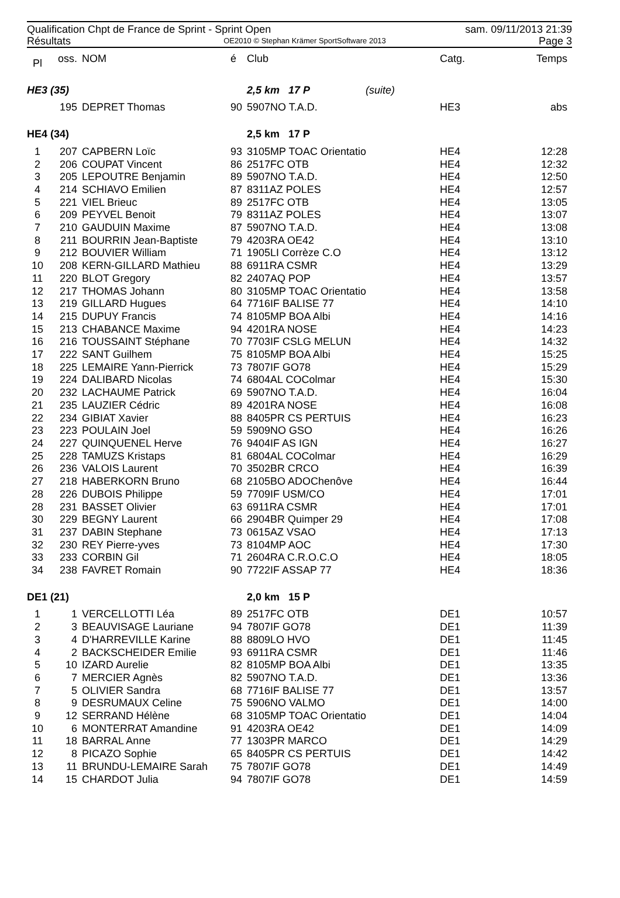Qualification Chpt de France de Sprint - Sprint Open sam. 09/11/2013 21:39
Résultats OE2010 © Stephan Krämer SportSoftware 2013 Page 3
| Pl | oss. | NOM | é | Club | Catg. | Temps |
| --- | --- | --- | --- | --- | --- | --- |
| HE3 (35) | | | | 2,5 km 17 P (suite) | | |
| | 195 | DEPRET Thomas | 90 | 5907NO T.A.D. | HE3 | abs |
| HE4 (34) | | | | 2,5 km 17 P | | |
| 1 | 207 | CAPBERN Loïc | 93 | 3105MP TOAC Orientatio | HE4 | 12:28 |
| 2 | 206 | COUPAT Vincent | 86 | 2517FC OTB | HE4 | 12:32 |
| 3 | 205 | LEPOUTRE Benjamin | 89 | 5907NO T.A.D. | HE4 | 12:50 |
| 4 | 214 | SCHIAVO Emilien | 87 | 8311AZ POLES | HE4 | 12:57 |
| 5 | 221 | VIEL Brieuc | 89 | 2517FC OTB | HE4 | 13:05 |
| 6 | 209 | PEYVEL Benoit | 79 | 8311AZ POLES | HE4 | 13:07 |
| 7 | 210 | GAUDUIN Maxime | 87 | 5907NO T.A.D. | HE4 | 13:08 |
| 8 | 211 | BOURRIN Jean-Baptiste | 79 | 4203RA OE42 | HE4 | 13:10 |
| 9 | 212 | BOUVIER William | 71 | 1905LI Corrèze C.O | HE4 | 13:12 |
| 10 | 208 | KERN-GILLARD Mathieu | 88 | 6911RA CSMR | HE4 | 13:29 |
| 11 | 220 | BLOT Gregory | 82 | 2407AQ POP | HE4 | 13:57 |
| 12 | 217 | THOMAS Johann | 80 | 3105MP TOAC Orientatio | HE4 | 13:58 |
| 13 | 219 | GILLARD Hugues | 64 | 7716IF BALISE 77 | HE4 | 14:10 |
| 14 | 215 | DUPUY Francis | 74 | 8105MP BOA Albi | HE4 | 14:16 |
| 15 | 213 | CHABANCE Maxime | 94 | 4201RA NOSE | HE4 | 14:23 |
| 16 | 216 | TOUSSAINT Stéphane | 70 | 7703IF CSLG MELUN | HE4 | 14:32 |
| 17 | 222 | SANT Guilhem | 75 | 8105MP BOA Albi | HE4 | 15:25 |
| 18 | 225 | LEMAIRE Yann-Pierrick | 73 | 7807IF GO78 | HE4 | 15:29 |
| 19 | 224 | DALIBARD Nicolas | 74 | 6804AL COColmar | HE4 | 15:30 |
| 20 | 232 | LACHAUME Patrick | 69 | 5907NO T.A.D. | HE4 | 16:04 |
| 21 | 235 | LAUZIER Cédric | 89 | 4201RA NOSE | HE4 | 16:08 |
| 22 | 234 | GIBIAT Xavier | 88 | 8405PR CS PERTUIS | HE4 | 16:23 |
| 23 | 223 | POULAIN Joel | 59 | 5909NO GSO | HE4 | 16:26 |
| 24 | 227 | QUINQUENEL Herve | 76 | 9404IF AS IGN | HE4 | 16:27 |
| 25 | 228 | TAMUZS Kristaps | 81 | 6804AL COColmar | HE4 | 16:29 |
| 26 | 236 | VALOIS Laurent | 70 | 3502BR CRCO | HE4 | 16:39 |
| 27 | 218 | HABERKORN Bruno | 68 | 2105BO ADOChenôve | HE4 | 16:44 |
| 28 | 226 | DUBOIS Philippe | 59 | 7709IF USM/CO | HE4 | 17:01 |
| 28 | 231 | BASSET Olivier | 63 | 6911RA CSMR | HE4 | 17:01 |
| 30 | 229 | BEGNY Laurent | 66 | 2904BR Quimper 29 | HE4 | 17:08 |
| 31 | 237 | DABIN Stephane | 73 | 0615AZ VSAO | HE4 | 17:13 |
| 32 | 230 | REY Pierre-yves | 73 | 8104MP AOC | HE4 | 17:30 |
| 33 | 233 | CORBIN Gil | 71 | 2604RA C.R.O.C.O | HE4 | 18:05 |
| 34 | 238 | FAVRET Romain | 90 | 7722IF ASSAP 77 | HE4 | 18:36 |
| DE1 (21) | | | | 2,0 km 15 P | | |
| 1 | 1 | VERCELLOTTI Léa | 89 | 2517FC OTB | DE1 | 10:57 |
| 2 | 3 | BEAUVISAGE Lauriane | 94 | 7807IF GO78 | DE1 | 11:39 |
| 3 | 4 | D'HARREVILLE Karine | 88 | 8809LO HVO | DE1 | 11:45 |
| 4 | 2 | BACKSCHEIDER Emilie | 93 | 6911RA CSMR | DE1 | 11:46 |
| 5 | 10 | IZARD Aurelie | 82 | 8105MP BOA Albi | DE1 | 13:35 |
| 6 | 7 | MERCIER Agnès | 82 | 5907NO T.A.D. | DE1 | 13:36 |
| 7 | 5 | OLIVIER Sandra | 68 | 7716IF BALISE 77 | DE1 | 13:57 |
| 8 | 9 | DESRUMAUX Celine | 75 | 5906NO VALMO | DE1 | 14:00 |
| 9 | 12 | SERRAND Hélène | 68 | 3105MP TOAC Orientatio | DE1 | 14:04 |
| 10 | 6 | MONTERRAT Amandine | 91 | 4203RA OE42 | DE1 | 14:09 |
| 11 | 18 | BARRAL Anne | 77 | 1303PR MARCO | DE1 | 14:29 |
| 12 | 8 | PICAZO Sophie | 65 | 8405PR CS PERTUIS | DE1 | 14:42 |
| 13 | 11 | BRUNDU-LEMAIRE Sarah | 75 | 7807IF GO78 | DE1 | 14:49 |
| 14 | 15 | CHARDOT Julia | 94 | 7807IF GO78 | DE1 | 14:59 |